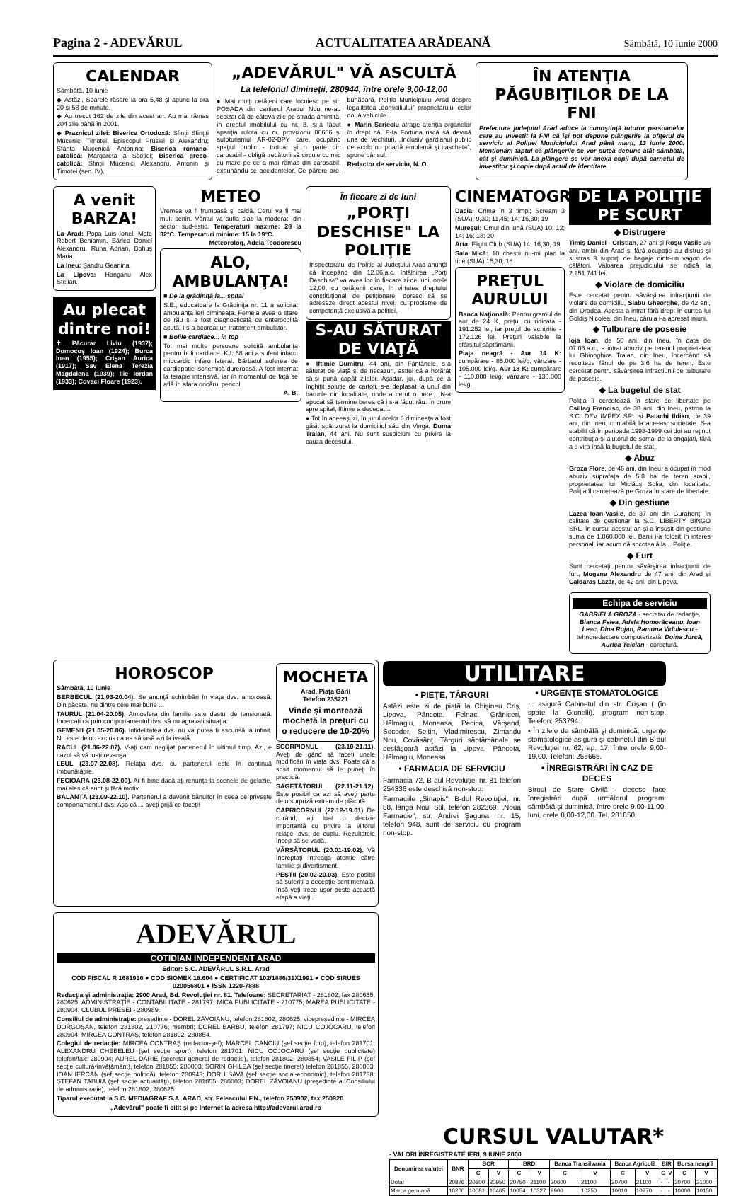Pagina 2 - ADEVĂRUL ACTUALITATEA ARĂDEANĂ Sâmbătă, 10 iunie 2000
CALENDAR
Sâmbătă, 10 iunie
◆ Astăzi, Soarele răsare la ora 5,48 şi apune la ora 20 şi 58 de minute.
◆ Au trecut 162 de zile din acest an. Au mai rămas 204 zile până în 2001.
◆ Praznicul zilei: Biserica Ortodoxă: Sfinţii Sfinţiţi Mucenici Timotei, Episcopul Prusiei şi Alexandru; Sfânta Mucenică Antonina; Biserica romano-catolică: Margareta a Scoţiei; Biserica greco-catolică: Sfinţii Mucenici Alexandru, Antonin şi Timotei (sec. IV).
„ADEVĂRUL" VĂ ASCULTĂ
La telefonul dimineţii, 280944, între orele 9,00-12,00
● Mai mulţi cetăţeni care locuiesc pe str. POSADA din cartierul Aradul Nou ne-au sesizat că de câteva zile pe strada amintită, în dreptul imobilului cu nr. 8, şi-a făcut apariţia rulota cu nr. provizoriu 06666 şi autoturismul AR-02-BPY care, ocupând spaţiul public - trotuar şi o parte din carosabil - obligă trecătorii să circule cu mic cu mare pe ce a mai rămas din carosabil, expunându-se accidentelor. Ce părere are, bunăoară, Poliţia Municipiului Arad despre legalitatea „domiciliului" proprietarului celor două vehicule.
● Marin Scrieciu atrage atenţia organelor în drept că, P-ţa Fortuna riscă să devină una de vechituri. „Inclusiv gardianul public de acolo nu poartă emblemă şi cascheta", spune dânsul.
Redactor de serviciu, N. O.
ÎN ATENŢIA PĂGUBIŢILOR DE LA FNI
Prefectura judeţului Arad aduce la cunoştinţă tuturor persoanelor care au investit la FNI că îşi pot depune plângerile la ofiţerul de serviciu al Poliţiei Municipiului Arad până marţi, 13 iunie 2000. Menţionăm faptul că plângerile se vor putea depune atât sâmbătă, cât şi duminică. La plângere se vor anexa copii după carnetul de investitor şi copie după actul de identitate.
A venit BARZA!
La Arad: Popa Luis Ionel, Mate Robert Beniamin, Bârlea Daniel Alexandru, Ruha Adrian, Bohuş Maria.
La Ineu: Şandru Geanina.
La Lipova: Hanganu Alex Stelian.
Au plecat dintre noi!
✝ Păcurar Liviu (1937); Domocoş Ioan (1924); Burca Ioan (1955); Crişan Aurica (1917); Sav Elena Terezia Magdalena (1939); Ilie Iordan (1933); Covaci Floare (1923).
METEO
Vremea va fi frumoasă şi caldă. Cerul va fi mai mult senin. Vântul va sufla slab la moderat, din sector sud-estic. Temperaturi maxime: 28 la 32°C. Temperaturi minime: 15 la 19°C.
Meteorolog, Adela Teodorescu
ALO, AMBULANŢA!
■ De la grădiniţă la... spital
S.E., educatoare la Grădiniţa nr. 11 a solicitat ambulanţa ieri dimineaţa. Femeia avea o stare de rău şi a fost diagnosticată cu enterocolită acută. I s-a acordat un tratament ambulator.
■ Bolile cardiace... în top
Tot mai multe persoane solicită ambulanţa pentru boli cardiace. K.I. 68 ani a suferit infarct miocardic infero lateral. Bărbatul suferea de cardiopatie ischemică dureroasă. A fost internat la terapie intensivă, iar în momentul de faţă se află în afara oricărui pericol.
A. B.
În fiecare zi de luni
„PORŢI DESCHISE" LA POLIŢIE
Inspectoratul de Poliţie al Judeţului Arad anunţă că începând din 12.06.a.c. întâlnirea „Porţi Deschise" va avea loc în fiecare zi de luni, orele 12,00, cu cetăţenii care, în virtutea dreptului constituţional de petiţionare, doresc să se adreseze direct acestui nivel, cu probleme de competenţă exclusivă a poliţiei.
S-AU SĂTURAT DE VIAŢĂ
● Iftimie Dumitru, 44 ani, din Fântânele, s-a săturat de viaţă şi de necazuri, astfel că a hotărât să-şi pună capăt zilelor. Aşadar, joi, după ce a înghiţit soluţie de cartofi, s-a deplasat la unul din barurile din localitate, unde a cerut o bere... N-a apucat să termine berea că i s-a făcut rău. În drum spre spital, Iftimie a decedat...
● Tot în aceeaşi zi, în jurul orelor 6 dimineaţa a fost găsit spânzurat la domiciliul său din Vinga, Duma Traian, 44 ani. Nu sunt suspiciuni cu privire la cauza decesului.
CINEMATOGRAFE
Dacia: Crima în 3 timpi; Scream 3 (SUA); 9,30; 11,45; 14; 16,30; 19
Mureşul: Omul din lună (SUA) 10; 12; 14; 16; 18; 20
Arta: Flight Club (SUA) 14; 16,30; 19
Sala Mică: 10 chestii nu-mi plac la tine (SUA) 15,30; 18
PREŢUL AURULUI
Banca Naţională: Pentru gramul de aur de 24 K, preţul cu ridicata - 191.252 lei, iar preţul de achiziţie - 172.126 lei. Preţuri valabile la sfârşitul săptămânii.
Piaţa neagră - Aur 14 K: cumpărare - 85.000 lei/g, vânzare - 105.000 lei/g. Aur 18 K: cumpărare - 110.000 lei/g, vânzare - 130.000 lei/g.
DE LA POLIŢIE PE SCURT
◆ Distrugere
Timiş Daniel - Cristian, 27 ani şi Roşu Vasile 36 ani, ambii din Arad şi fără ocupaţie au distrus şi sustras 3 suporţi de bagaje dintr-un vagon de călători. Valoarea prejudiciului se ridică la 2.251.741 lei.
◆ Violare de domiciliu
Este cercetat pentru săvârşirea infracţiunii de violare de domiciliu, Slabu Gheorghe, de 42 ani, din Oradea. Acesta a intrat fără drept în curtea lui Goldiş Nicolea, din Ineu, căruia i-a adresat injurii.
◆ Tulburare de posesie
Ioja Ioan, de 50 ani, din Ineu, în data de 07.06.a.c., a intrat abuziv pe terenul proprietatea lui Ghionghios Traian, din Ineu, încercând să recolteze fânul de pe 3,6 ha de teren. Este cercetat pentru săvârşirea infracţiunii de tulburare de posesie.
◆ La bugetul de stat
Poliţia îi cercetează în stare de libertate pe Csillag Francisc, de 38 ani, din Ineu, patron la S.C. DEV IMPEX SRL şi Patachi Ildiko, de 39 ani, din Ineu, contabilă la aceeaşi societate. S-a stabilit că în perioada 1998-1999 cei doi au reţinut contribuţia şi ajutorul de şomaj de la angajaţi, fără a o vira însă la bugetul de stat.
◆ Abuz
Groza Flore, de 46 ani, din Ineu, a ocupat în mod abuziv suprafaţa de 5,8 ha de teren arabil, proprietatea lui Miclăuş Sofia, din localitate. Poliţia îl cercetează pe Groza în stare de libertate.
◆ Din gestiune
Lazea Ioan-Vasile, de 37 ani din Gurahonţ, în calitate de gestionar la S.C. LIBERTY BINGO SRL, în cursul acestui an şi-a însuşit din gestiune suma de 1.860.000 lei. Banii i-a folosit în interes personal, iar acum dă socoteală la... Poliţie.
◆ Furt
Sunt cercetaţi pentru săvârşirea infracţiunii de furt, Mogana Alexandru de 47 ani, din Arad şi Caldaraş Lazăr, de 42 ani, din Lipova.
Echipa de serviciu
GABRIELA GROZA - secretar de redacţie. Bianca Felea, Adela Homorăceanu, Ioan Leac, Dina Rujan, Ramona Vidulescu - tehnoredactare computerizată. Doina Jurcă, Aurica Telcian - corectură.
HOROSCOP
Sâmbătă, 10 iunie
BERBECUL (21.03-20.04). Se anunţă schimbări în viaţa dvs. amoroasă. Din păcate, nu dintre cele mai bune ...
TAURUL (21.04-20.05). Atmosfera din familie este destul de tensionată. Încercaţi ca prin comportamentul dvs. să nu agravaţi situaţia.
GEMENII (21.05-20.06). Infidelitatea dvs. nu va putea fi ascunsă la infinit. Nu este deloc exclus ca ea să iasă azi la iveală.
RACUL (21.06-22.07). V-aţi cam neglijat partenerul în ultimul timp. Azi, e cazul să vă luaţi revanşa.
LEUL (23.07-22.08). Relaţia dvs. cu partenerul este în continuă îmbunătăţire.
FECIOARA (23.08-22.09). Ar fi bine dacă aţi renunţa la scenele de gelozie, mai ales că sunt şi fără motiv.
BALANŢA (23.09-22.10). Partenerul a devenit bănuitor în ceea ce priveşte comportamentul dvs. Aşa că ... aveţi grijă ce faceţi!
MOCHETA
Arad, Piaţa Gării
Telefon 235221
Vinde şi montează mochetă la preţuri cu o reducere de 10-20%
SCORPIONUL (23.10-21.11). Aveţi de gând să faceţi unele modificări în viaţa dvs. Poate că a sosit momentul să le puneţi în practică.
SĂGETĂTORUL (22.11-21.12). Este posibil ca azi să aveţi parte de o surpriză extrem de plăcută.
CAPRICORNUL (22.12-19.01). De curând, aţi luat o decizie importantă cu privire la viitorul relaţiei dvs. de cuplu. Rezultatele încep să se vadă.
VĂRSĂTORUL (20.01-19.02). Vă îndreptaţi întreaga atenţie către familie şi divertisment.
PEŞTII (20.02-20.03). Este posibil să suferiţi o decepţie sentimentală, însă veţi trece uşor peste această etapă a vieţii.
ADEVĂRUL
COTIDIAN INDEPENDENT ARAD
Editor: S.C. ADEVĂRUL S.R.L. Arad
COD FISCAL R 1681936 ● COD SIOMEX 18.604 ● CERTIFICAT 102/1886/31X1991 ● COD SIRUES 020056801 ● ISSN 1220-7888
Redacţia şi administraţia: 2900 Arad, Bd. Revoluţiei nr. 81. Telefoane: SECRETARIAT - 281802, fax 280655, 280625; ADMINISTRAŢIE - CONTABILITATE - 281797; MICA PUBLICITATE - 210775; MAREA PUBLICITATE - 280904; CLUBUL PRESEI - 280989.
Consiliul de administraţie: preşedinte - DOREL ZĂVOIANU, telefon 281802, 280625; vicepreşedinte - MIRCEA DORGOŞAN, telefon 281802, 210776; membri: DOREL BARBU, telefon 281797; NICU COJOCARU, telefon 280904; MIRCEA CONTRAŞ, telefon 281802, 280854.
Colegiul de redacţie: MIRCEA CONTRAŞ (redactor-şef); MARCEL CANCIU (şef secţie foto), telefon 281701; ALEXANDRU CHEBELEU (şef secţie sport), telefon 281701; NICU COJOCARU (şef secţie publicitate) telefon/fax: 280904; AUREL DARIE (secretar general de redacţie), telefon 281802, 280854; VASILE FILIP (şef secţie cultură-învăţământ), telefon 281855; 280003; SORIN GHILEA (şef secţie tineret) telefon 281855, 280003; IOAN IERCAN (şef secţie politică), telefon 280943; DORU SAVA (şef secţie social-economic), telefon 281738; ŞTEFAN TABUIA (şef secţie actualităţi), telefon 281855; 280003; DOREL ZĂVOIANU (preşedinte al Consiliului de administraţie), telefon 281802, 280625.
Tiparul executat la S.C. MEDIAGRAF S.A. ARAD, str. Feleacului F.N., telefon 250902, fax 250920
„Adevărul" poate fi citit şi pe Internet la adresa http://adevarul.arad.ro
UTILITARE
• PIEŢE, TÂRGURI
Astăzi este zi de piaţă la Chişineu Criş, Lipova, Pâncota, Felnac, Grăniceri, Hălmagiu, Moneasa, Pecica, Vărşand, Socodor, Şeitin, Vladimirescu, Zimandu Nou, Covăsânţ. Târguri săptămânale se desfăşoară astăzi la Lipova, Pâncota, Hălmagiu, Moneasa.
• FARMACIA DE SERVICIU
Farmacia 72, B-dul Revoluţiei nr. 81 telefon 254336 este deschisă non-stop.
Farmaciile „Sinapis", B-dul Revoluţiei, nr. 88, lângă Noul Stil, telefon 282369, „Noua Farmacie", str. Andrei Şaguna, nr. 15, telefon 948, sunt de serviciu cu program non-stop.
• URGENŢE STOMATOLOGICE
... asigură Cabinetul din str. Crişan ( (în spate la Gionelli), program non-stop. Telefon: 253794.
• În zilele de sâmbătă şi duminică, urgenţe stomatologice asigură şi cabinetul din B-dul Revoluţiei nr. 62, ap. 17, între orele 9,00-19,00. Telefon: 256665.
• ÎNREGISTRĂRI ÎN CAZ DE DECES
Biroul de Stare Civilă - decese face înregistrări după următorul program: sâmbătă şi duminică, între orele 9,00-11,00, luni, orele 8,00-12,00. Tel. 281850.
CURSUL VALUTAR*
- VALORI ÎNREGISTRATE IERI, 9 IUNIE 2000
| Denumirea valutei | BNR | BCR | | BRD | | Banca Transilvania | | Banca Agricolă | | BIR | | Bursa neagră | |
| --- | --- | --- | --- | --- | --- | --- | --- | --- | --- | --- | --- | --- | --- |
| | | C | V | C | V | C | V | C | V | C | V | C | V |
| Dolar | 20876 | 20800 | 20950 | 20750 | 21100 | 20600 | 21100 | 20700 | 21100 | - | - | 20700 | 21000 |
| Marca germană | 10200 | 10081 | 10465 | 10054 | 10327 | 9900 | 10250 | 10010 | 10270 | - | - | 10000 | 10150 |